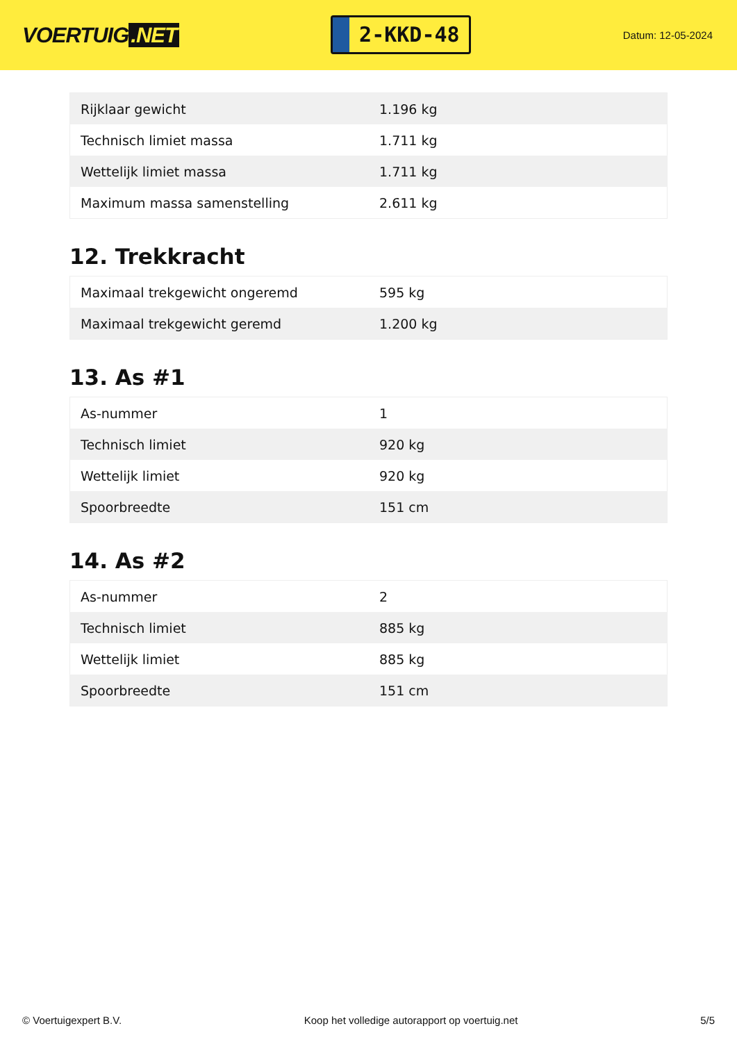VOERTUIG.NET
2-KKD-48
Datum: 12-05-2024
| Rijklaar gewicht | 1.196 kg |
| Technisch limiet massa | 1.711 kg |
| Wettelijk limiet massa | 1.711 kg |
| Maximum massa samenstelling | 2.611 kg |
12. Trekkracht
| Maximaal trekgewicht ongeremd | 595 kg |
| Maximaal trekgewicht geremd | 1.200 kg |
13. As #1
| As-nummer | 1 |
| Technisch limiet | 920 kg |
| Wettelijk limiet | 920 kg |
| Spoorbreedte | 151 cm |
14. As #2
| As-nummer | 2 |
| Technisch limiet | 885 kg |
| Wettelijk limiet | 885 kg |
| Spoorbreedte | 151 cm |
© Voertuigexpert B.V. Koop het volledige autorapport op voertuig.net 5/5